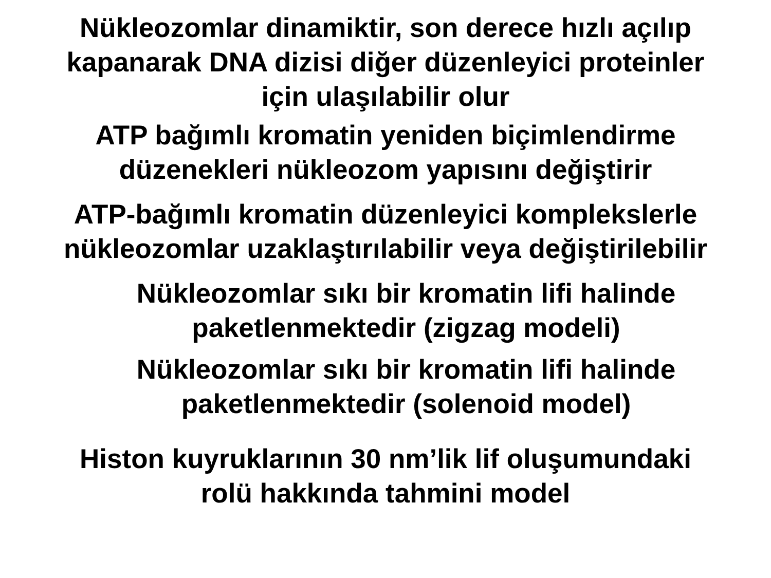Nükleozomlar dinamiktir, son derece hızlı açılıp
kapanarak DNA dizisi diğer düzenleyici proteinler
için ulaşılabilir olur
ATP bağımlı kromatin yeniden biçimlendirme
düzenekleri nükleozom yapısını değiştirir
ATP-bağımlı kromatin düzenleyici komplekslerle
nükleozomlar uzaklaştırılabilir veya değiştirilebilir
Nükleozomlar sıkı bir kromatin lifi halinde
paketlenmektedir (zigzag modeli)
Nükleozomlar sıkı bir kromatin lifi halinde
paketlenmektedir (solenoid model)
Histon kuyruklarının 30 nm’lik lif oluşumundaki
rolü hakkında tahmini model